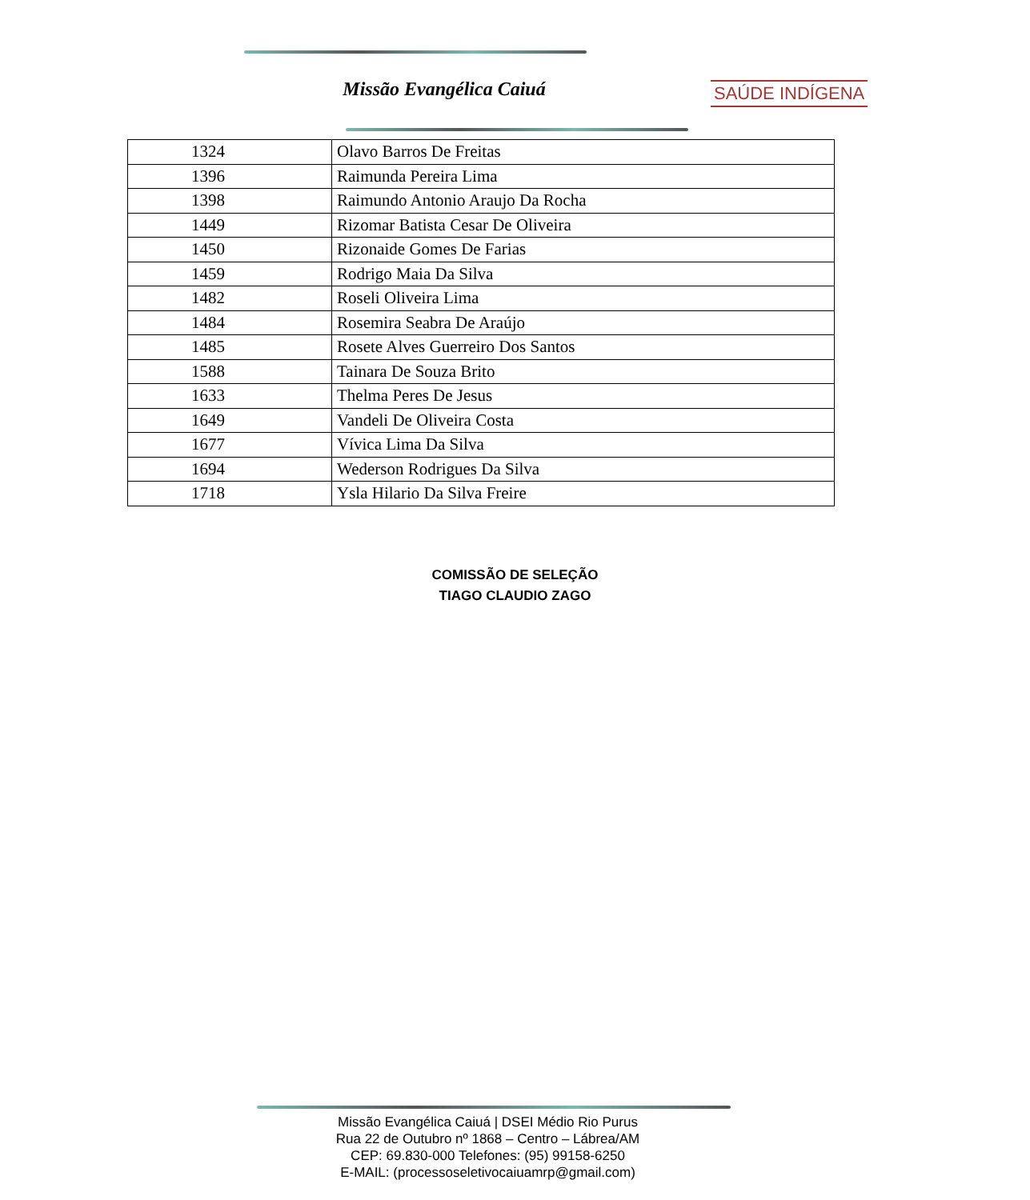Missão Evangélica Caiuá SAÚDE INDÍGENA
| 1324 | Olavo Barros De Freitas |
| 1396 | Raimunda Pereira Lima |
| 1398 | Raimundo Antonio Araujo Da Rocha |
| 1449 | Rizomar Batista Cesar De Oliveira |
| 1450 | Rizonaide Gomes De Farias |
| 1459 | Rodrigo Maia Da Silva |
| 1482 | Roseli Oliveira Lima |
| 1484 | Rosemira Seabra De Araújo |
| 1485 | Rosete Alves Guerreiro Dos Santos |
| 1588 | Tainara De Souza Brito |
| 1633 | Thelma Peres De Jesus |
| 1649 | Vandeli De Oliveira Costa |
| 1677 | Vívica Lima Da Silva |
| 1694 | Wederson Rodrigues Da Silva |
| 1718 | Ysla Hilario Da Silva Freire |
COMISSÃO DE SELEÇÃO
TIAGO CLAUDIO ZAGO
Missão Evangélica Caiuá | DSEI Médio Rio Purus
Rua 22 de Outubro nº 1868 – Centro – Lábrea/AM
CEP: 69.830-000 Telefones: (95) 99158-6250
E-MAIL: (processoseletivocaiuamrp@gmail.com)